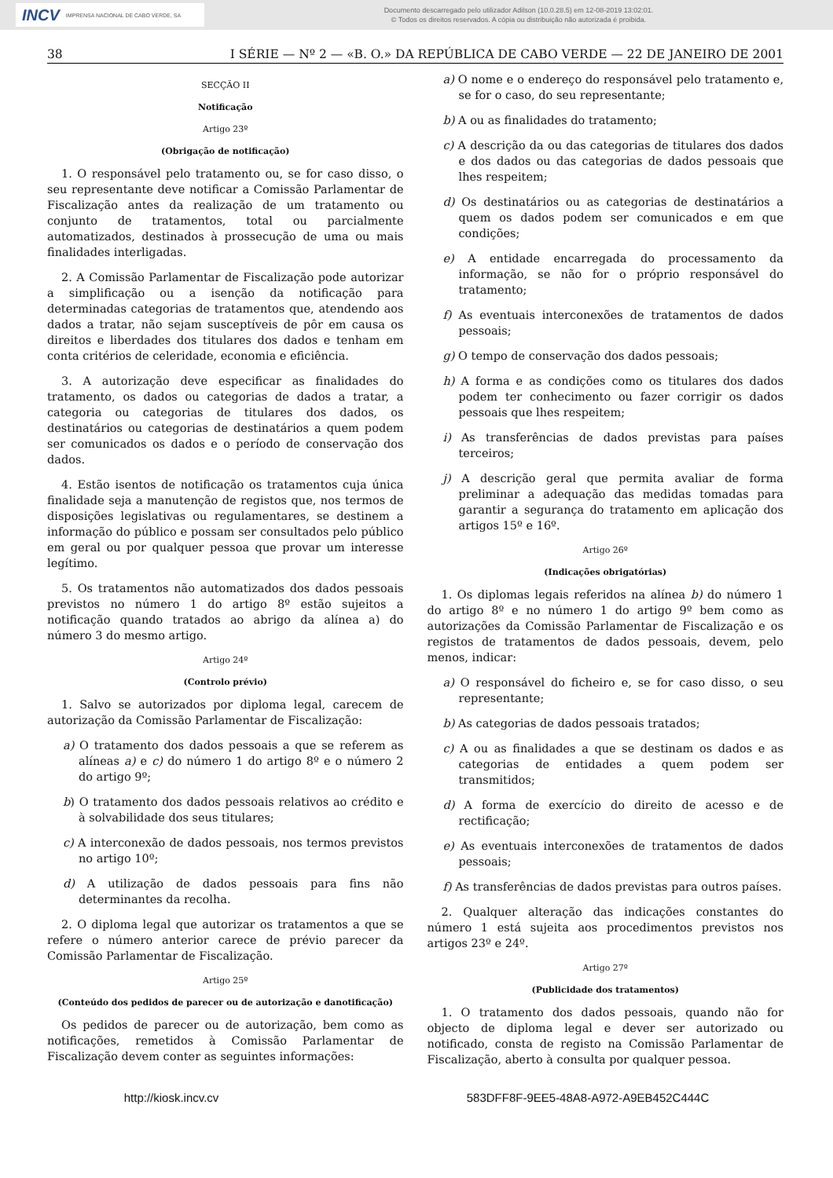INCV IMPRENSA NACIONAL DE CABO VERDE, SA
Documento descarregado pelo utilizador Adilson (10.0.28.5) em 12-08-2019 13:02:01.
© Todos os direitos reservados. A cópia ou distribuição não autorizada é proibida.
38 I SÉRIE — Nº 2 — «B. O.» DA REPÚBLICA DE CABO VERDE — 22 DE JANEIRO DE 2001
SECÇÃO II
Notificação
Artigo 23º
(Obrigação de notificação)
1. O responsável pelo tratamento ou, se for caso disso, o seu representante deve notificar a Comissão Parlamentar de Fiscalização antes da realização de um tratamento ou conjunto de tratamentos, total ou parcialmente automatizados, destinados à prossecução de uma ou mais finalidades interligadas.
2. A Comissão Parlamentar de Fiscalização pode autorizar a simplificação ou a isenção da notificação para determinadas categorias de tratamentos que, atendendo aos dados a tratar, não sejam susceptíveis de pôr em causa os direitos e liberdades dos titulares dos dados e tenham em conta critérios de celeridade, economia e eficiência.
3. A autorização deve especificar as finalidades do tratamento, os dados ou categorias de dados a tratar, a categoria ou categorias de titulares dos dados, os destinatários ou categorias de destinatários a quem podem ser comunicados os dados e o período de conservação dos dados.
4. Estão isentos de notificação os tratamentos cuja única finalidade seja a manutenção de registos que, nos termos de disposições legislativas ou regulamentares, se destinem a informação do público e possam ser consultados pelo público em geral ou por qualquer pessoa que provar um interesse legítimo.
5. Os tratamentos não automatizados dos dados pessoais previstos no número 1 do artigo 8º estão sujeitos a notificação quando tratados ao abrigo da alínea a) do número 3 do mesmo artigo.
Artigo 24º
(Controlo prévio)
1. Salvo se autorizados por diploma legal, carecem de autorização da Comissão Parlamentar de Fiscalização:
a) O tratamento dos dados pessoais a que se referem as alíneas a) e c) do número 1 do artigo 8º e o número 2 do artigo 9º;
b) O tratamento dos dados pessoais relativos ao crédito e à solvabilidade dos seus titulares;
c) A interconexão de dados pessoais, nos termos previstos no artigo 10º;
d) A utilização de dados pessoais para fins não determinantes da recolha.
2. O diploma legal que autorizar os tratamentos a que se refere o número anterior carece de prévio parecer da Comissão Parlamentar de Fiscalização.
Artigo 25º
(Conteúdo dos pedidos de parecer ou de autorização e danotificação)
Os pedidos de parecer ou de autorização, bem como as notificações, remetidos à Comissão Parlamentar de Fiscalização devem conter as seguintes informações:
a) O nome e o endereço do responsável pelo tratamento e, se for o caso, do seu representante;
b) A ou as finalidades do tratamento;
c) A descrição da ou das categorias de titulares dos dados e dos dados ou das categorias de dados pessoais que lhes respeitem;
d) Os destinatários ou as categorias de destinatários a quem os dados podem ser comunicados e em que condições;
e) A entidade encarregada do processamento da informação, se não for o próprio responsável do tratamento;
f) As eventuais interconexões de tratamentos de dados pessoais;
g) O tempo de conservação dos dados pessoais;
h) A forma e as condições como os titulares dos dados podem ter conhecimento ou fazer corrigir os dados pessoais que lhes respeitem;
i) As transferências de dados previstas para países terceiros;
j) A descrição geral que permita avaliar de forma preliminar a adequação das medidas tomadas para garantir a segurança do tratamento em aplicação dos artigos 15º e 16º.
Artigo 26º
(Indicações obrigatórias)
1. Os diplomas legais referidos na alínea b) do número 1 do artigo 8º e no número 1 do artigo 9º bem como as autorizações da Comissão Parlamentar de Fiscalização e os registos de tratamentos de dados pessoais, devem, pelo menos, indicar:
a) O responsável do ficheiro e, se for caso disso, o seu representante;
b) As categorias de dados pessoais tratados;
c) A ou as finalidades a que se destinam os dados e as categorias de entidades a quem podem ser transmitidos;
d) A forma de exercício do direito de acesso e de rectificação;
e) As eventuais interconexões de tratamentos de dados pessoais;
f) As transferências de dados previstas para outros países.
2. Qualquer alteração das indicações constantes do número 1 está sujeita aos procedimentos previstos nos artigos 23º e 24º.
Artigo 27º
(Publicidade dos tratamentos)
1. O tratamento dos dados pessoais, quando não for objecto de diploma legal e dever ser autorizado ou notificado, consta de registo na Comissão Parlamentar de Fiscalização, aberto à consulta por qualquer pessoa.
http://kiosk.incv.cv 583DFF8F-9EE5-48A8-A972-A9EB452C444C